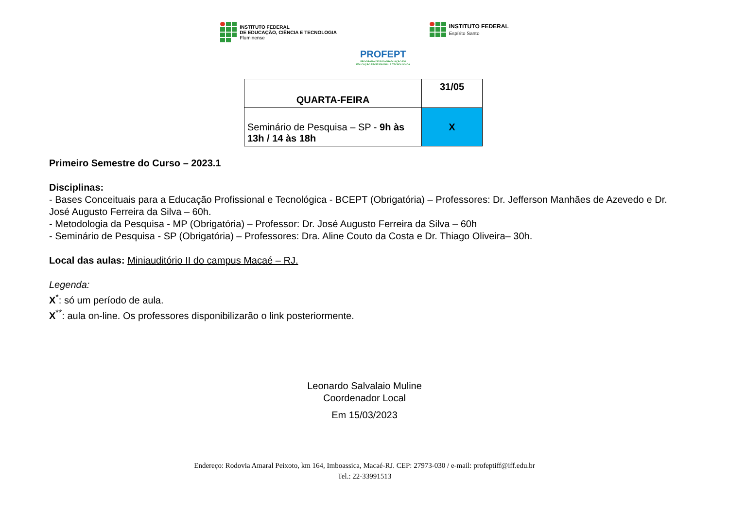INSTITUTO FEDERAL
DE EDUCAÇÃO, CIÊNCIA E TECNOLOGIA
Fluminense
PROFEPT
PROGRAMA DE PÓS-GRADUAÇÃO EM
EDUCAÇÃO PROFISSIONAL E TECNOLÓGICA
INSTITUTO FEDERAL
Espírito Santo
| QUARTA-FEIRA | 31/05 |
| Seminário de Pesquisa – SP - 9h às 13h / 14 às 18h | X |
Primeiro Semestre do Curso – 2023.1
Disciplinas:
- Bases Conceituais para a Educação Profissional e Tecnológica - BCEPT (Obrigatória) – Professores: Dr. Jefferson Manhães de Azevedo e Dr. José Augusto Ferreira da Silva – 60h.
- Metodologia da Pesquisa - MP (Obrigatória) – Professor: Dr. José Augusto Ferreira da Silva – 60h
- Seminário de Pesquisa - SP (Obrigatória) – Professores: Dra. Aline Couto da Costa e Dr. Thiago Oliveira– 30h.
Local das aulas: Miniauditório II do campus Macaé – RJ.
Legenda:
X<sup>*</sup>: só um período de aula.
X<sup>**</sup>: aula on-line. Os professores disponibilizarão o link posteriormente.
Leonardo Salvalaio Muline
Coordenador Local
Em 15/03/2023
Endereço: Rodovia Amaral Peixoto, km 164, Imboassica, Macaé-RJ. CEP: 27973-030 / e-mail: profeptiff@iff.edu.br
Tel.: 22-33991513